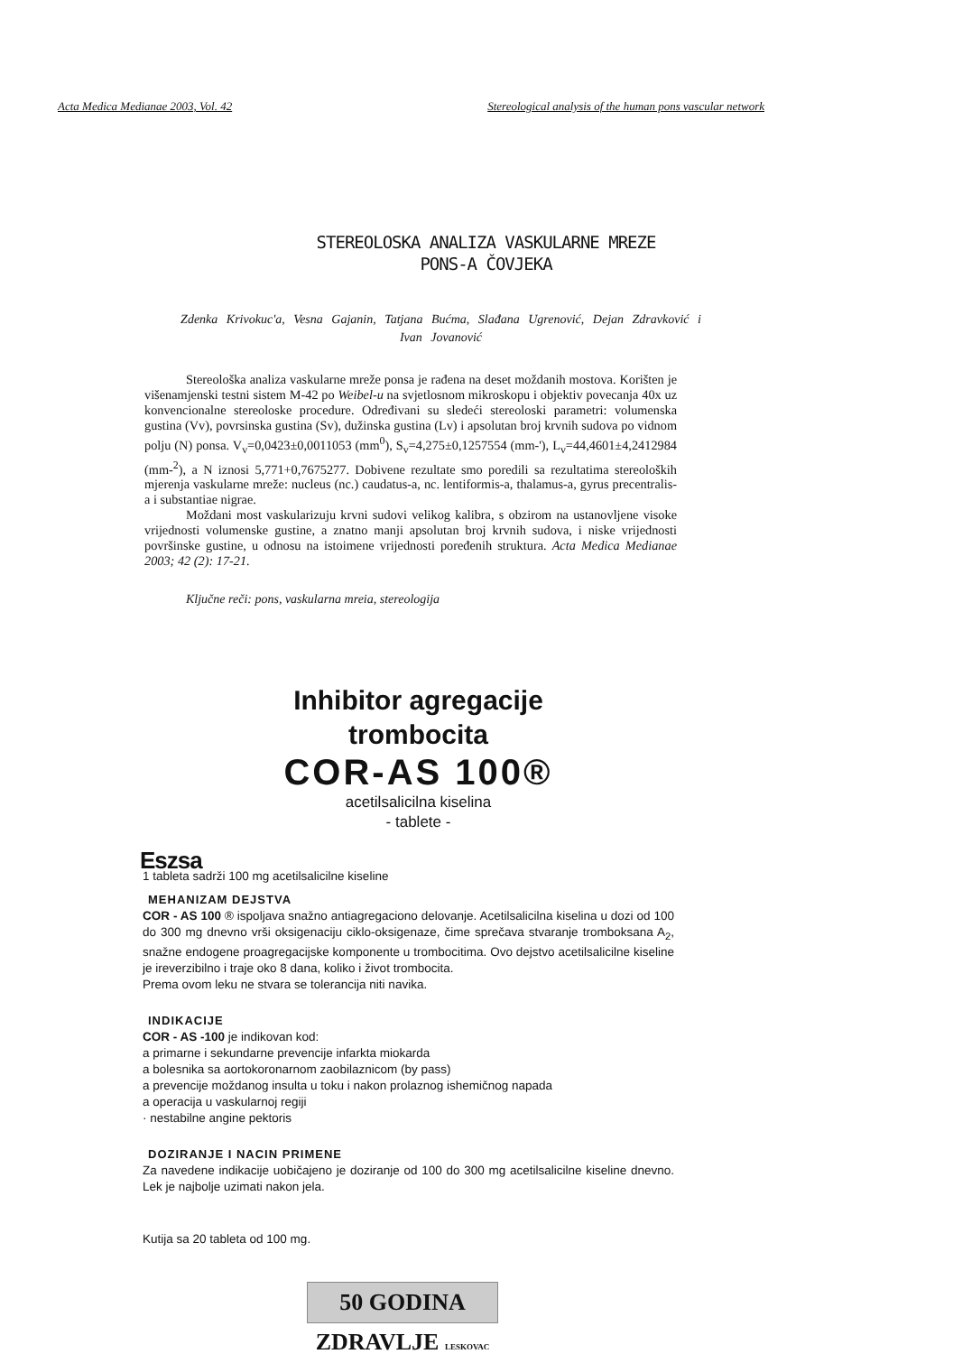Acta Medica Medianae 2003, Vol. 42 Stereological analysis of the human pons vascular network
STEREOLOSKA ANALIZA VASKULARNE MREZE
PONS-A ČOVJEKA
Zdenka Krivokuc'a, Vesna Gajanin, Tatjana Bućma, Slađana Ugrenović, Dejan Zdravković i Ivan Jovanović
Stereološka analiza vaskularne mreže ponsa je rađena na deset moždanih mostova. Korišten je višenamjenski testni sistem M-42 po Weibel-u na svjetlosnom mikroskopu i objektiv povecanja 40x uz konvencionalne stereoloske procedure. Određivani su sledeći stereoloski parametri: volumenska gustina (Vv), povrsinska gustina (Sv), dužinska gustina (Lv) i apsolutan broj krvnih sudova po vidnom polju (N) ponsa. V<sub>v</sub>=0,0423±0,0011053 (mm<sup>0</sup>), S<sub>v</sub>=4,275±0,1257554 (mm-'), L<sub>v</sub>=44,4601±4,2412984 (mm-<sup>2</sup>), a N iznosi 5,771+0,7675277. Dobivene rezultate smo poredili sa rezultatima stereoloških mjerenja vaskularne mreže: nucleus (nc.) caudatus-a, nc. lentiformis-a, thalamus-a, gyrus precentralis-a i substantiae nigrae.
Moždani most vaskularizuju krvni sudovi velikog kalibra, s obzirom na ustanovljene visoke vrijednosti volumenske gustine, a znatno manji apsolutan broj krvnih sudova, i niske vrijednosti površinske gustine, u odnosu na istoimene vrijednosti poređenih struktura. Acta Medica Medianae 2003; 42 (2): 17-21.
Ključne reči: pons, vaskularna mreia, stereologija
Inhibitor agregacije
trombocita
COR-AS 100®
acetilsalicilna kiselina
- tablete -
Eszsa
1 tableta sadrži 100 mg acetilsalicilne kiseline
MEHANIZAM DEJSTVA
COR - AS 100 ® ispoljava snažno antiagregaciono delovanje. Acetilsalicilna kiselina u dozi od 100 do 300 mg dnevno vrši oksigenaciju ciklo-oksigenaze, čime sprečava stvaranje tromboksana A<sub>2</sub>, snažne endogene proagregacijske komponente u trombocitima. Ovo dejstvo acetilsalicilne kiseline je ireverzibilno i traje oko 8 dana, koliko i život trombocita.
Prema ovom leku ne stvara se tolerancija niti navika.
INDIKACIJE
COR - AS -100 je indikovan kod:
a primarne i sekundarne prevencije infarkta miokarda
a bolesnika sa aortokoronarnom zaobilaznicom (by pass)
a prevencije moždanog insulta u toku i nakon prolaznog ishemičnog napada
a operacija u vaskularnoj regiji
· nestabilne angine pektoris
DOZIRANJE I NACIN PRIMENE
Za navedene indikacije uobičajeno je doziranje od 100 do 300 mg acetilsalicilne kiseline dnevno. Lek je najbolje uzimati nakon jela.
Kutija sa 20 tableta od 100 mg.
50 GODINA ZDRAVLJE LESKOVAC